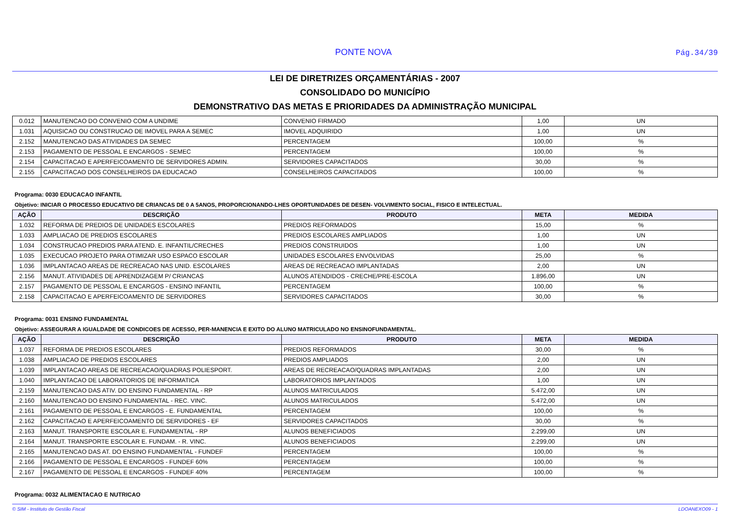PONTE NOVA
Pág.34/39
LEI DE DIRETRIZES ORÇAMENTÁRIAS - 2007
CONSOLIDADO DO MUNICÍPIO
DEMONSTRATIVO DAS METAS E PRIORIDADES DA ADMINISTRAÇÃO MUNICIPAL
| 0.012 | MANUTENCAO DO CONVENIO COM A UNDIME | CONVENIO FIRMADO | 1,00 | UN |
| 1.031 | AQUISICAO OU CONSTRUCAO DE IMOVEL PARA A SEMEC | IMOVEL ADQUIRIDO | 1,00 | UN |
| 2.152 | MANUTENCAO DAS ATIVIDADES DA SEMEC | PERCENTAGEM | 100,00 | % |
| 2.153 | PAGAMENTO DE PESSOAL E ENCARGOS - SEMEC | PERCENTAGEM | 100,00 | % |
| 2.154 | CAPACITACAO E APERFEICOAMENTO DE SERVIDORES ADMIN. | SERVIDORES CAPACITADOS | 30,00 | % |
| 2.155 | CAPACITACAO DOS CONSELHEIROS DA EDUCACAO | CONSELHEIROS CAPACITADOS | 100,00 | % |
Programa: 0030 EDUCACAO INFANTIL
Objetivo: INICIAR O PROCESSO EDUCATIVO DE CRIANCAS DE 0 A 5ANOS, PROPORCIONANDO-LHES OPORTUNIDADES DE DESEN- VOLVIMENTO SOCIAL, FISICO E INTELECTUAL.
| AÇÃO | DESCRIÇÃO | PRODUTO | META | MEDIDA |
| --- | --- | --- | --- | --- |
| 1.032 | REFORMA DE PREDIOS DE UNIDADES ESCOLARES | PREDIOS REFORMADOS | 15,00 | % |
| 1.033 | AMPLIACAO DE PREDIOS ESCOLARES | PREDIOS ESCOLARES AMPLIADOS | 1,00 | UN |
| 1.034 | CONSTRUCAO PREDIOS PARA ATEND. E. INFANTIL/CRECHES | PREDIOS CONSTRUIDOS | 1,00 | UN |
| 1.035 | EXECUCAO PROJETO PARA OTIMIZAR USO ESPACO ESCOLAR | UNIDADES ESCOLARES ENVOLVIDAS | 25,00 | % |
| 1.036 | IMPLANTACAO AREAS DE RECREACAO NAS UNID. ESCOLARES | AREAS DE RECREACAO IMPLANTADAS | 2,00 | UN |
| 2.156 | MANUT. ATIVIDADES DE APRENDIZAGEM P/ CRIANCAS | ALUNOS ATENDIDOS - CRECHE/PRE-ESCOLA | 1.896,00 | UN |
| 2.157 | PAGAMENTO DE PESSOAL E ENCARGOS - ENSINO INFANTIL | PERCENTAGEM | 100,00 | % |
| 2.158 | CAPACITACAO E APERFEICOAMENTO DE SERVIDORES | SERVIDORES CAPACITADOS | 30,00 | % |
Programa: 0031 ENSINO FUNDAMENTAL
Objetivo: ASSEGURAR A IGUALDADE DE CONDICOES DE ACESSO, PER-MANENCIA E EXITO DO ALUNO MATRICULADO NO ENSINOFUNDAMENTAL.
| AÇÃO | DESCRIÇÃO | PRODUTO | META | MEDIDA |
| --- | --- | --- | --- | --- |
| 1.037 | REFORMA DE PREDIOS ESCOLARES | PREDIOS REFORMADOS | 30,00 | % |
| 1.038 | AMPLIACAO DE PREDIOS ESCOLARES | PREDIOS AMPLIADOS | 2,00 | UN |
| 1.039 | IMPLANTACAO AREAS DE RECREACAO/QUADRAS POLIESPORT. | AREAS DE RECREACAO/QUADRAS IMPLANTADAS | 2,00 | UN |
| 1.040 | IMPLANTACAO DE LABORATORIOS DE INFORMATICA | LABORATORIOS IMPLANTADOS | 1,00 | UN |
| 2.159 | MANUTENCAO DAS ATIV. DO ENSINO FUNDAMENTAL - RP | ALUNOS MATRICULADOS | 5.472,00 | UN |
| 2.160 | MANUTENCAO DO ENSINO FUNDAMENTAL - REC. VINC. | ALUNOS MATRICULADOS | 5.472,00 | UN |
| 2.161 | PAGAMENTO DE PESSOAL E ENCARGOS - E. FUNDAMENTAL | PERCENTAGEM | 100,00 | % |
| 2.162 | CAPACITACAO E APERFEICOAMENTO DE SERVIDORES - EF | SERVIDORES CAPACITADOS | 30,00 | % |
| 2.163 | MANUT. TRANSPORTE ESCOLAR E. FUNDAMENTAL - RP | ALUNOS BENEFICIADOS | 2.299,00 | UN |
| 2.164 | MANUT. TRANSPORTE ESCOLAR E. FUNDAM. - R. VINC. | ALUNOS BENEFICIADOS | 2.299,00 | UN |
| 2.165 | MANUTENCAO DAS AT. DO ENSINO FUNDAMENTAL - FUNDEF | PERCENTAGEM | 100,00 | % |
| 2.166 | PAGAMENTO DE PESSOAL E ENCARGOS - FUNDEF 60% | PERCENTAGEM | 100,00 | % |
| 2.167 | PAGAMENTO DE PESSOAL E ENCARGOS - FUNDEF 40% | PERCENTAGEM | 100,00 | % |
Programa: 0032 ALIMENTACAO E NUTRICAO
© SIM - Instituto de Gestão Fiscal LDOANEXO09 - 1